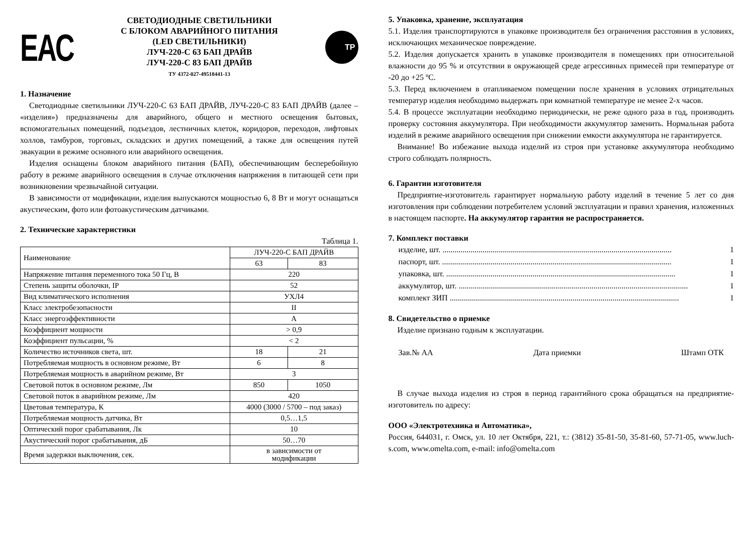ЕАС
СВЕТОДИОДНЫЕ СВЕТИЛЬНИКИ
С БЛОКОМ АВАРИЙНОГО ПИТАНИЯ
(LED СВЕТИЛЬНИКИ)
ЛУЧ-220-С 63 БАП ДРАЙВ
ЛУЧ-220-С 83 БАП ДРАЙВ
ТУ 4372-027-49518441-13
ТР
1. Назначение
Светодиодные светильники ЛУЧ-220-С 63 БАП ДРАЙВ, ЛУЧ-220-С 83 БАП ДРАЙВ (далее – «изделия») предназначены для аварийного, общего и местного освещения бытовых, вспомогательных помещений, подъездов, лестничных клеток, коридоров, переходов, лифтовых холлов, тамбуров, торговых, складских и других помещений, а также для освещения путей эвакуации в режиме основного или аварийного освещения.
Изделия оснащены блоком аварийного питания (БАП), обеспечивающим бесперебойную работу в режиме аварийного освещения в случае отключения напряжения в питающей сети при возникновении чрезвычайной ситуации.
В зависимости от модификации, изделия выпускаются мощностью 6, 8 Вт и могут оснащаться акустическим, фото или фотоакустическим датчиками.
2. Технические характеристики
Таблица 1.
| Наименование | ЛУЧ-220-С БАП ДРАЙВ | |
| --- | --- | --- |
| | 63 | 83 |
| Напряжение питания переменного тока 50 Гц, В | 220 | |
| Степень защиты оболочки, IP | 52 | |
| Вид климатического исполнения | УХЛ4 | |
| Класс электробезопасности | II | |
| Класс энергоэффективности | A | |
| Коэффициент мощности | > 0,9 | |
| Коэффициент пульсации, % | < 2 | |
| Количество источников света, шт. | 18 | 21 |
| Потребляемая мощность в основном режиме, Вт | 6 | 8 |
| Потребляемая мощность в аварийном режиме, Вт | 3 | |
| Световой поток в основном режиме, Лм | 850 | 1050 |
| Световой поток в аварийном режиме, Лм | 420 | |
| Цветовая температура, К | 4000 (3000 / 5700 – под заказ) | |
| Потребляемая мощность датчика, Вт | 0,5…1,5 | |
| Оптический порог срабатывания, Лк | 10 | |
| Акустический порог срабатывания, дБ | 50…70 | |
| Время задержки выключения, сек. | в зависимости от модификации | |
5. Упаковка, хранение, эксплуатация
5.1. Изделия транспортируются в упаковке производителя без ограничения расстояния в условиях, исключающих механическое повреждение.
5.2. Изделия допускается хранить в упаковке производителя в помещениях при относительной влажности до 95 % и отсутствии в окружающей среде агрессивных примесей при температуре от -20 до +25 ºС.
5.3. Перед включением в отапливаемом помещении после хранения в условиях отрицательных температур изделия необходимо выдержать при комнатной температуре не менее 2-х часов.
5.4. В процессе эксплуатации необходимо периодически, не реже одного раза в год, производить проверку состояния аккумулятора. При необходимости аккумулятор заменить. Нормальная работа изделий в режиме аварийного освещения при снижении емкости аккумулятора не гарантируется.
Внимание! Во избежание выхода изделий из строя при установке аккумулятора необходимо строго соблюдать полярность.
6. Гарантии изготовителя
Предприятие-изготовитель гарантирует нормальную работу изделий в течение 5 лет со дня изготовления при соблюдении потребителем условий эксплуатации и правил хранения, изложенных в настоящем паспорте. На аккумулятор гарантия не распространяется.
7. Комплект поставки
изделие, шт. .................................................................................................................. 1
паспорт, шт. .................................................................................................................. 1
упаковка, шт. .................................................................................................................. 1
аккумулятор, шт. .................................................................................................................. 1
комплект ЗИП .................................................................................................................. 1
8. Свидетельство о приемке
Изделие признано годным к эксплуатации.
Зав.№ АА Дата приемки Штамп ОТК
В случае выхода изделия из строя в период гарантийного срока обращаться на предприятие-изготовитель по адресу:
ООО «Электротехника и Автоматика»,
Россия, 644031, г. Омск, ул. 10 лет Октября, 221, т.: (3812) 35-81-50, 35-81-60, 57-71-05, www.luch-s.com, www.omelta.com, e-mail: info@omelta.com